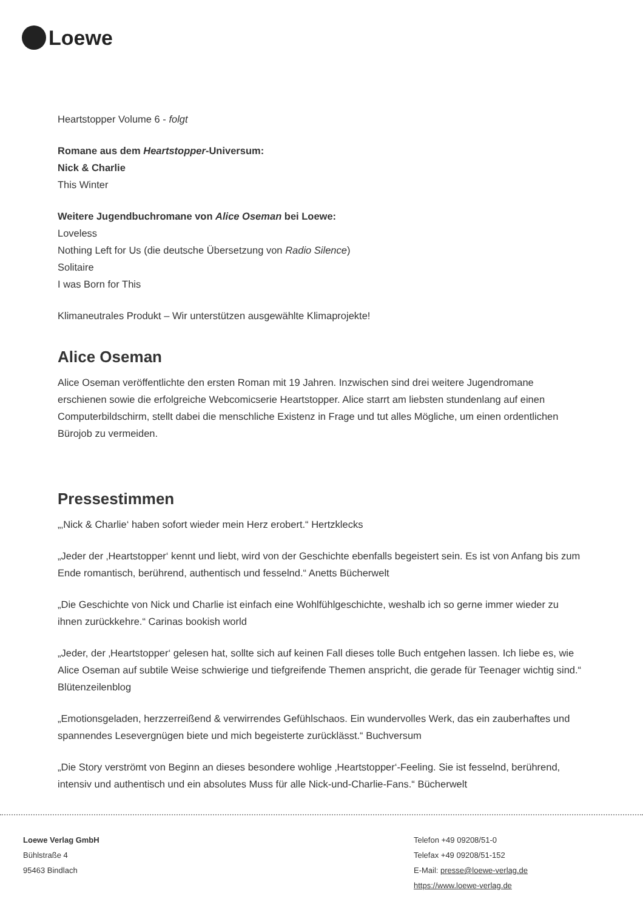Loewe
Heartstopper Volume 6 - folgt
Romane aus dem Heartstopper-Universum:
Nick & Charlie
This Winter
Weitere Jugendbuchromane von Alice Oseman bei Loewe:
Loveless
Nothing Left for Us (die deutsche Übersetzung von Radio Silence)
Solitaire
I was Born for This
Klimaneutrales Produkt – Wir unterstützen ausgewählte Klimaprojekte!
Alice Oseman
Alice Oseman veröffentlichte den ersten Roman mit 19 Jahren. Inzwischen sind drei weitere Jugendromane erschienen sowie die erfolgreiche Webcomicserie Heartstopper. Alice starrt am liebsten stundenlang auf einen Computerbildschirm, stellt dabei die menschliche Existenz in Frage und tut alles Mögliche, um einen ordentlichen Bürojob zu vermeiden.
Pressestimmen
„‚Nick & Charlie‘ haben sofort wieder mein Herz erobert.“ Hertzklecks
„Jeder der ‚Heartstopper‘ kennt und liebt, wird von der Geschichte ebenfalls begeistert sein. Es ist von Anfang bis zum Ende romantisch, berührend, authentisch und fesselnd.“ Anetts Bücherwelt
„Die Geschichte von Nick und Charlie ist einfach eine Wohlfühlgeschichte, weshalb ich so gerne immer wieder zu ihnen zurückkehre.“ Carinas bookish world
„Jeder, der ‚Heartstopper‘ gelesen hat, sollte sich auf keinen Fall dieses tolle Buch entgehen lassen. Ich liebe es, wie Alice Oseman auf subtile Weise schwierige und tiefgreifende Themen anspricht, die gerade für Teenager wichtig sind.“ Blütenzeilenblog
„Emotionsgeladen, herzzerreißend & verwirrendes Gefühlschaos. Ein wundervolles Werk, das ein zauberhaftes und spannendes Lesevergnügen biete und mich begeisterte zurücklässt.“ Buchversum
„Die Story verströmt von Beginn an dieses besondere wohlige ‚Heartstopper‘-Feeling. Sie ist fesselnd, berührend, intensiv und authentisch und ein absolutes Muss für alle Nick-und-Charlie-Fans.“ Bücherwelt
Loewe Verlag GmbH
Bühlstraße 4
95463 Bindlach
Telefon +49 09208/51-0
Telefax +49 09208/51-152
E-Mail: presse@loewe-verlag.de
https://www.loewe-verlag.de